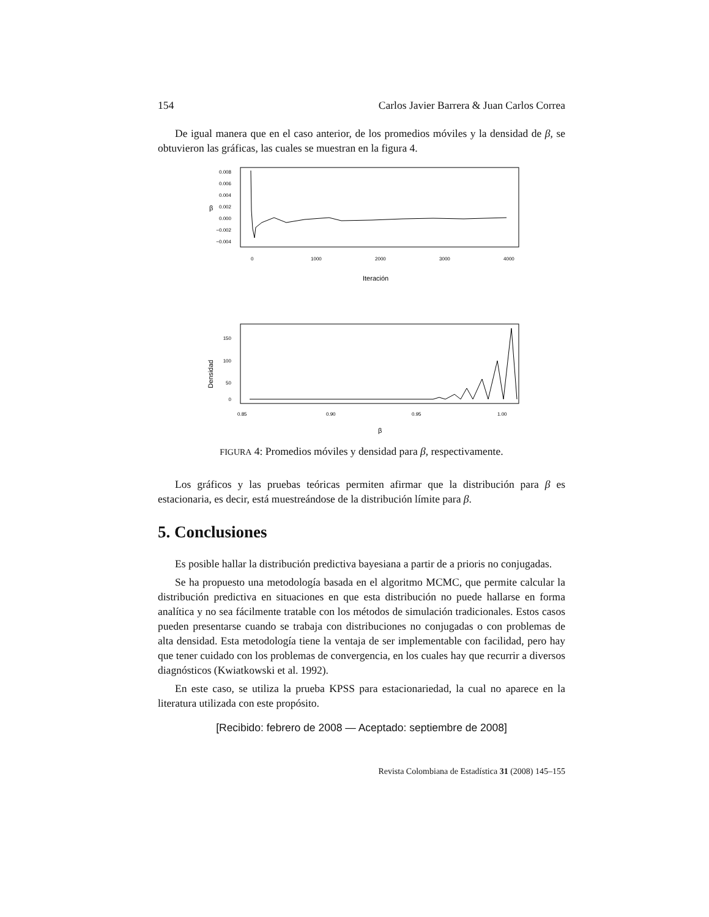154 Carlos Javier Barrera & Juan Carlos Correa
De igual manera que en el caso anterior, de los promedios móviles y la densidad de β, se obtuvieron las gráficas, las cuales se muestran en la figura 4.
0.008
0.006
0.004
0.002
0.000
−0.002
−0.004
β
0
1000
2000
3000
4000
Iteración
150
100
50
0
Densidad
0.85
0.90
0.95
1.00
β
FIGURA 4: Promedios móviles y densidad para β, respectivamente.
Los gráficos y las pruebas teóricas permiten afirmar que la distribución para β es estacionaria, es decir, está muestreándose de la distribución límite para β.
5. Conclusiones
Es posible hallar la distribución predictiva bayesiana a partir de a prioris no conjugadas.
Se ha propuesto una metodología basada en el algoritmo MCMC, que permite calcular la distribución predictiva en situaciones en que esta distribución no puede hallarse en forma analítica y no sea fácilmente tratable con los métodos de simulación tradicionales. Estos casos pueden presentarse cuando se trabaja con distribuciones no conjugadas o con problemas de alta densidad. Esta metodología tiene la ventaja de ser implementable con facilidad, pero hay que tener cuidado con los problemas de convergencia, en los cuales hay que recurrir a diversos diagnósticos (Kwiatkowski et al. 1992).
En este caso, se utiliza la prueba KPSS para estacionariedad, la cual no aparece en la literatura utilizada con este propósito.
[Recibido: febrero de 2008 — Aceptado: septiembre de 2008]
Revista Colombiana de Estadística 31 (2008) 145–155